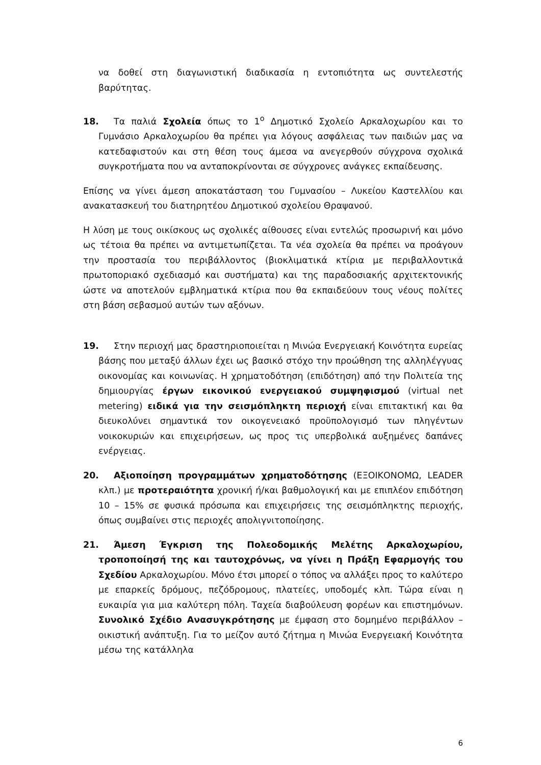να δοθεί στη διαγωνιστική διαδικασία η εντοπιότητα ως συντελεστής βαρύτητας.
18. Τα παλιά Σχολεία όπως το 1<sup>ο</sup> Δημοτικό Σχολείο Αρκαλοχωρίου και το Γυμνάσιο Αρκαλοχωρίου θα πρέπει για λόγους ασφάλειας των παιδιών μας να κατεδαφιστούν και στη θέση τους άμεσα να ανεγερθούν σύγχρονα σχολικά συγκροτήματα που να ανταποκρίνονται σε σύγχρονες ανάγκες εκπαίδευσης.
Επίσης να γίνει άμεση αποκατάσταση του Γυμνασίου – Λυκείου Καστελλίου και ανακατασκευή του διατηρητέου Δημοτικού σχολείου Θραψανού.
Η λύση με τους οικίσκους ως σχολικές αίθουσες είναι εντελώς προσωρινή και μόνο ως τέτοια θα πρέπει να αντιμετωπίζεται. Τα νέα σχολεία θα πρέπει να προάγουν την προστασία του περιβάλλοντος (βιοκλιματικά κτίρια με περιβαλλοντικά πρωτοποριακό σχεδιασμό και συστήματα) και της παραδοσιακής αρχιτεκτονικής ώστε να αποτελούν εμβληματικά κτίρια που θα εκπαιδεύουν τους νέους πολίτες στη βάση σεβασμού αυτών των αξόνων.
19. Στην περιοχή μας δραστηριοποιείται η Μινώα Ενεργειακή Κοινότητα ευρείας βάσης που μεταξύ άλλων έχει ως βασικό στόχο την προώθηση της αλληλέγγυας οικονομίας και κοινωνίας. Η χρηματοδότηση (επιδότηση) από την Πολιτεία της δημιουργίας έργων εικονικού ενεργειακού συμψηφισμού (virtual net metering) ειδικά για την σεισμόπληκτη περιοχή είναι επιτακτική και θα διευκολύνει σημαντικά τον οικογενειακό προϋπολογισμό των πληγέντων νοικοκυριών και επιχειρήσεων, ως προς τις υπερβολικά αυξημένες δαπάνες ενέργειας.
20. Αξιοποίηση προγραμμάτων χρηματοδότησης (ΕΞΟΙΚΟΝΟΜΩ, LEADER κλπ.) με προτεραιότητα χρονική ή/και βαθμολογική και με επιπλέον επιδότηση 10 – 15% σε φυσικά πρόσωπα και επιχειρήσεις της σεισμόπληκτης περιοχής, όπως συμβαίνει στις περιοχές απολιγνιτοποίησης.
21. Άμεση Έγκριση της Πολεοδομικής Μελέτης Αρκαλοχωρίου, τροποποίησή της και ταυτοχρόνως, να γίνει η Πράξη Εφαρμογής του Σχεδίου Αρκαλοχωρίου. Μόνο έτσι μπορεί ο τόπος να αλλάξει προς το καλύτερο με επαρκείς δρόμους, πεζόδρομους, πλατείες, υποδομές κλπ. Τώρα είναι η ευκαιρία για μια καλύτερη πόλη. Ταχεία διαβούλευση φορέων και επιστημόνων. Συνολικό Σχέδιο Ανασυγκρότησης με έμφαση στο δομημένο περιβάλλον – οικιστική ανάπτυξη. Για το μείζον αυτό ζήτημα η Μινώα Ενεργειακή Κοινότητα μέσω της κατάλληλα
6